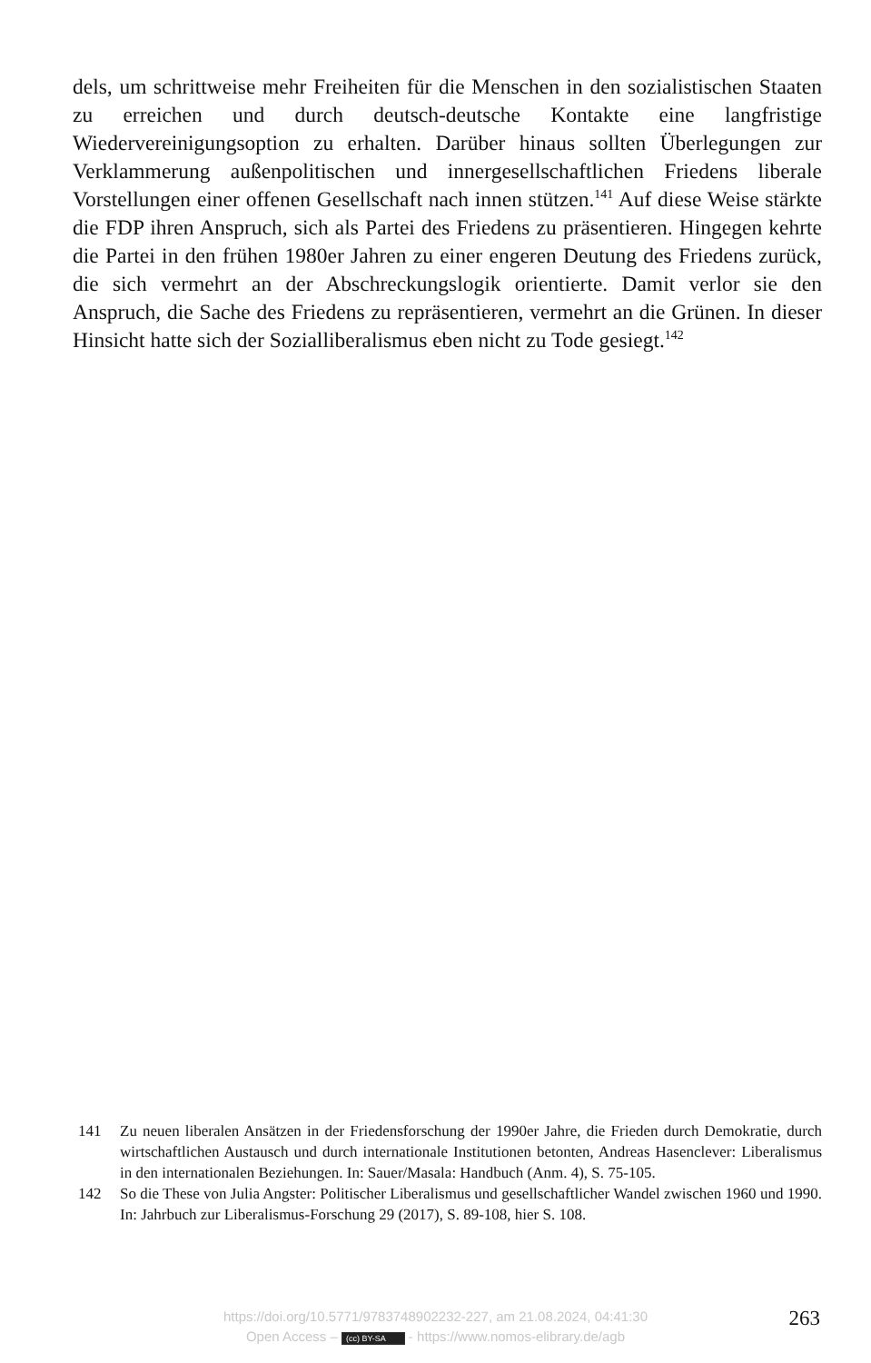dels, um schrittweise mehr Freiheiten für die Menschen in den sozialistischen Staaten zu erreichen und durch deutsch-deutsche Kontakte eine langfristige Wiedervereinigungsoption zu erhalten. Darüber hinaus sollten Überlegungen zur Verklammerung außenpolitischen und innergesellschaftlichen Friedens liberale Vorstellungen einer offenen Gesellschaft nach innen stützen.<sup>141</sup> Auf diese Weise stärkte die FDP ihren Anspruch, sich als Partei des Friedens zu präsentieren. Hingegen kehrte die Partei in den frühen 1980er Jahren zu einer engeren Deutung des Friedens zurück, die sich vermehrt an der Abschreckungslogik orientierte. Damit verlor sie den Anspruch, die Sache des Friedens zu repräsentieren, vermehrt an die Grünen. In dieser Hinsicht hatte sich der Sozialliberalismus eben nicht zu Tode gesiegt.<sup>142</sup>
141 Zu neuen liberalen Ansätzen in der Friedensforschung der 1990er Jahre, die Frieden durch Demokratie, durch wirtschaftlichen Austausch und durch internationale Institutionen betonten, Andreas Hasenclever: Liberalismus in den internationalen Beziehungen. In: Sauer/Masala: Handbuch (Anm. 4), S. 75-105.
142 So die These von Julia Angster: Politischer Liberalismus und gesellschaftlicher Wandel zwischen 1960 und 1990. In: Jahrbuch zur Liberalismus-Forschung 29 (2017), S. 89-108, hier S. 108.
https://doi.org/10.5771/9783748902232-227, am 21.08.2024, 04:41:30
Open Access – (cc) BY-SA - https://www.nomos-elibrary.de/agb
263